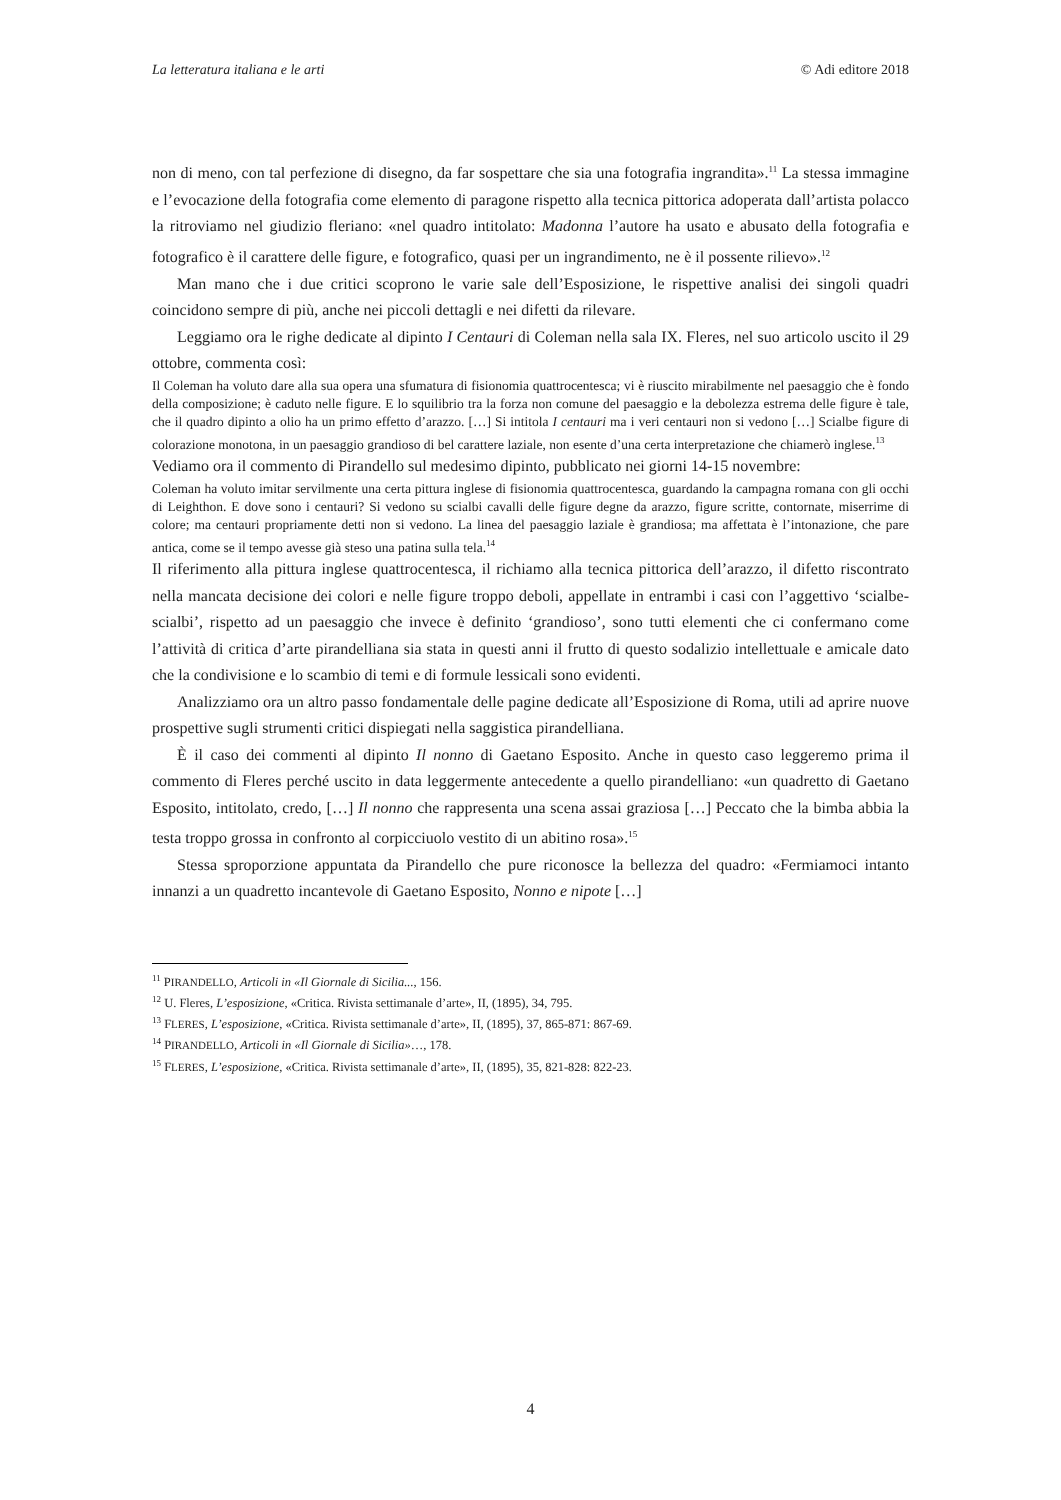La letteratura italiana e le arti © Adi editore 2018
non di meno, con tal perfezione di disegno, da far sospettare che sia una fotografia ingrandita».<sup>11</sup> La stessa immagine e l’evocazione della fotografia come elemento di paragone rispetto alla tecnica pittorica adoperata dall’artista polacco la ritroviamo nel giudizio fleriano: «nel quadro intitolato: Madonna l’autore ha usato e abusato della fotografia e fotografico è il carattere delle figure, e fotografico, quasi per un ingrandimento, ne è il possente rilievo».<sup>12</sup>
Man mano che i due critici scoprono le varie sale dell’Esposizione, le rispettive analisi dei singoli quadri coincidono sempre di più, anche nei piccoli dettagli e nei difetti da rilevare.
Leggiamo ora le righe dedicate al dipinto I Centauri di Coleman nella sala IX. Fleres, nel suo articolo uscito il 29 ottobre, commenta così:
Il Coleman ha voluto dare alla sua opera una sfumatura di fisionomia quattrocentesca; vi è riuscito mirabilmente nel paesaggio che è fondo della composizione; è caduto nelle figure. E lo squilibrio tra la forza non comune del paesaggio e la debolezza estrema delle figure è tale, che il quadro dipinto a olio ha un primo effetto d’arazzo. […] Si intitola I centauri ma i veri centauri non si vedono […] Scialbe figure di colorazione monotona, in un paesaggio grandioso di bel carattere laziale, non esente d’una certa interpretazione che chiamerò inglese.<sup>13</sup>
Vediamo ora il commento di Pirandello sul medesimo dipinto, pubblicato nei giorni 14-15 novembre:
Coleman ha voluto imitar servilmente una certa pittura inglese di fisionomia quattrocentesca, guardando la campagna romana con gli occhi di Leighthon. E dove sono i centauri? Si vedono su scialbi cavalli delle figure degne da arazzo, figure scritte, contornate, miserrime di colore; ma centauri propriamente detti non si vedono. La linea del paesaggio laziale è grandiosa; ma affettata è l’intonazione, che pare antica, come se il tempo avesse già steso una patina sulla tela.<sup>14</sup>
Il riferimento alla pittura inglese quattrocentesca, il richiamo alla tecnica pittorica dell’arazzo, il difetto riscontrato nella mancata decisione dei colori e nelle figure troppo deboli, appellate in entrambi i casi con l’aggettivo ‘scialbe-scialbi’, rispetto ad un paesaggio che invece è definito ‘grandioso’, sono tutti elementi che ci confermano come l’attività di critica d’arte pirandelliana sia stata in questi anni il frutto di questo sodalizio intellettuale e amicale dato che la condivisione e lo scambio di temi e di formule lessicali sono evidenti.
Analizziamo ora un altro passo fondamentale delle pagine dedicate all’Esposizione di Roma, utili ad aprire nuove prospettive sugli strumenti critici dispiegati nella saggistica pirandelliana.
È il caso dei commenti al dipinto Il nonno di Gaetano Esposito. Anche in questo caso leggeremo prima il commento di Fleres perché uscito in data leggermente antecedente a quello pirandelliano: «un quadretto di Gaetano Esposito, intitolato, credo, […] Il nonno che rappresenta una scena assai graziosa […] Peccato che la bimba abbia la testa troppo grossa in confronto al corpicciuolo vestito di un abitino rosa».<sup>15</sup>
Stessa sproporzione appuntata da Pirandello che pure riconosce la bellezza del quadro: «Fermiamoci intanto innanzi a un quadretto incantevole di Gaetano Esposito, Nonno e nipote […]
<sup>11</sup> PIRANDELLO, Articoli in «Il Giornale di Sicilia..., 156.
<sup>12</sup> U. Fleres, L’esposizione, «Critica. Rivista settimanale d’arte», II, (1895), 34, 795.
<sup>13</sup> FLERES, L’esposizione, «Critica. Rivista settimanale d’arte», II, (1895), 37, 865-871: 867-69.
<sup>14</sup> PIRANDELLO, Articoli in «Il Giornale di Sicilia»…, 178.
<sup>15</sup> FLERES, L’esposizione, «Critica. Rivista settimanale d’arte», II, (1895), 35, 821-828: 822-23.
4